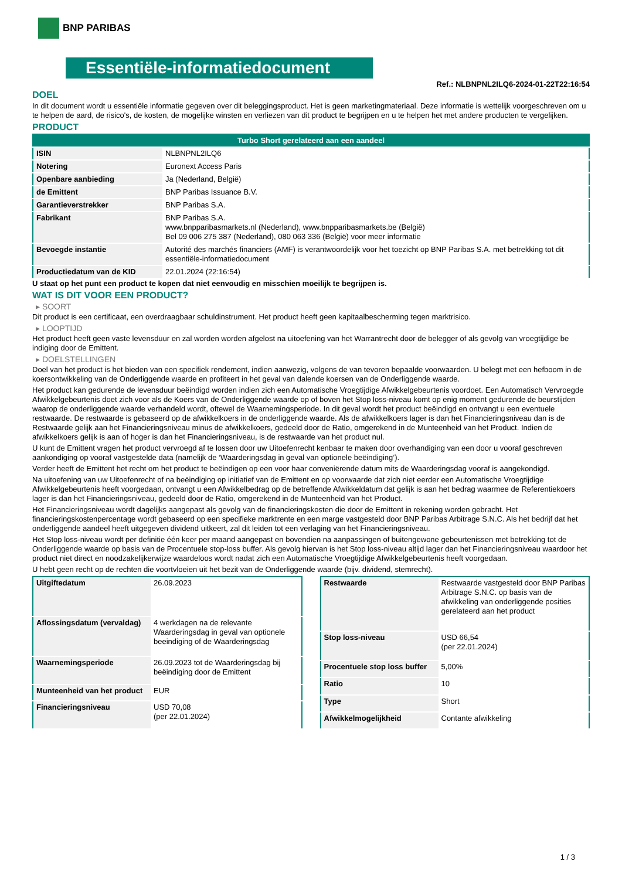BNP PARIBAS
Essentiële-informatiedocument
Ref.: NLBNPNL2ILQ6-2024-01-22T22:16:54
DOEL
In dit document wordt u essentiële informatie gegeven over dit beleggingsproduct. Het is geen marketingmateriaal. Deze informatie is wettelijk voorgeschreven om u te helpen de aard, de risico's, de kosten, de mogelijke winsten en verliezen van dit product te begrijpen en u te helpen het met andere producten te vergelijken.
PRODUCT
| Turbo Short gerelateerd aan een aandeel | |
| ISIN | NLBNPNL2ILQ6 |
| Notering | Euronext Access Paris |
| Openbare aanbieding | Ja (Nederland, België) |
| de Emittent | BNP Paribas Issuance B.V. |
| Garantieverstrekker | BNP Paribas S.A. |
| Fabrikant | BNP Paribas S.A. www.bnpparibasmarkets.nl (Nederland), www.bnpparibasmarkets.be (België) Bel 09 006 275 387 (Nederland), 080 063 336 (België) voor meer informatie |
| Bevoegde instantie | Autorité des marchés financiers (AMF) is verantwoordelijk voor het toezicht op BNP Paribas S.A. met betrekking tot dit essentiële-informatiedocument |
| Productiedatum van de KID | 22.01.2024 (22:16:54) |
U staat op het punt een product te kopen dat niet eenvoudig en misschien moeilijk te begrijpen is.
WAT IS DIT VOOR EEN PRODUCT?
▸ SOORT
Dit product is een certificaat, een overdraagbaar schuldinstrument. Het product heeft geen kapitaalbescherming tegen marktrisico.
▸ LOOPTIJD
Het product heeft geen vaste levensduur en zal worden worden afgelost na uitoefening van het Warrantrecht door de belegger of als gevolg van vroegtijdige be indiging door de Emittent.
▸ DOELSTELLINGEN
Doel van het product is het bieden van een specifiek rendement, indien aanwezig, volgens de van tevoren bepaalde voorwaarden. U belegt met een hefboom in de koersontwikkeling van de Onderliggende waarde en profiteert in het geval van dalende koersen van de Onderliggende waarde.
Het product kan gedurende de levensduur beëindigd worden indien zich een Automatische Vroegtijdige Afwikkelgebeurtenis voordoet. Een Automatisch Vervroegde Afwikkelgebeurtenis doet zich voor als de Koers van de Onderliggende waarde op of boven het Stop loss-niveau komt op enig moment gedurende de beurstijden waarop de onderliggende waarde verhandeld wordt, oftewel de Waarnemingsperiode. In dit geval wordt het product beëindigd en ontvangt u een eventuele restwaarde. De restwaarde is gebaseerd op de afwikkelkoers in de onderliggende waarde. Als de afwikkelkoers lager is dan het Financieringsniveau dan is de Restwaarde gelijk aan het Financieringsniveau minus de afwikkelkoers, gedeeld door de Ratio, omgerekend in de Munteenheid van het Product. Indien de afwikkelkoers gelijk is aan of hoger is dan het Financieringsniveau, is de restwaarde van het product nul.
U kunt de Emittent vragen het product vervroegd af te lossen door uw Uitoefenrecht kenbaar te maken door overhandiging van een door u vooraf geschreven aankondiging op vooraf vastgestelde data (namelijk de ‘Waarderingsdag in geval van optionele beëindiging’).
Verder heeft de Emittent het recht om het product te beëindigen op een voor haar conveniërende datum mits de Waarderingsdag vooraf is aangekondigd.
Na uitoefening van uw Uitoefenrecht of na beëindiging op initiatief van de Emittent en op voorwaarde dat zich niet eerder een Automatische Vroegtijdige Afwikkelgebeurtenis heeft voorgedaan, ontvangt u een Afwikkelbedrag op de betreffende Afwikkeldatum dat gelijk is aan het bedrag waarmee de Referentiekoers lager is dan het Financieringsniveau, gedeeld door de Ratio, omgerekend in de Munteenheid van het Product.
Het Financieringsniveau wordt dagelijks aangepast als gevolg van de financieringskosten die door de Emittent in rekening worden gebracht. Het financieringskostenpercentage wordt gebaseerd op een specifieke marktrente en een marge vastgesteld door BNP Paribas Arbitrage S.N.C. Als het bedrijf dat het onderliggende aandeel heeft uitgegeven dividend uitkeert, zal dit leiden tot een verlaging van het Financieringsniveau.
Het Stop loss-niveau wordt per definitie één keer per maand aangepast en bovendien na aanpassingen of buitengewone gebeurtenissen met betrekking tot de Onderliggende waarde op basis van de Procentuele stop-loss buffer. Als gevolg hiervan is het Stop loss-niveau altijd lager dan het Financieringsniveau waardoor het product niet direct en noodzakelijkerwijze waardeloos wordt nadat zich een Automatische Vroegtijdige Afwikkelgebeurtenis heeft voorgedaan.
U hebt geen recht op de rechten die voortvloeien uit het bezit van de Onderliggende waarde (bijv. dividend, stemrecht).
| Uitgiftedatum | 26.09.2023 |
| Aflossingsdatum (vervaldag) | 4 werkdagen na de relevante Waarderingsdag in geval van optionele beeindiging of de Waarderingsdag |
| Waarnemingsperiode | 26.09.2023 tot de Waarderingsdag bij beëindiging door de Emittent |
| Munteenheid van het product | EUR |
| Financieringsniveau | USD 70,08 (per 22.01.2024) |
| Restwaarde | Restwaarde vastgesteld door BNP Paribas Arbitrage S.N.C. op basis van de afwikkeling van onderliggende posities gerelateerd aan het product |
| Stop loss-niveau | USD 66,54 (per 22.01.2024) |
| Procentuele stop loss buffer | 5,00% |
| Ratio | 10 |
| Type | Short |
| Afwikkelmogelijkheid | Contante afwikkeling |
1 / 3